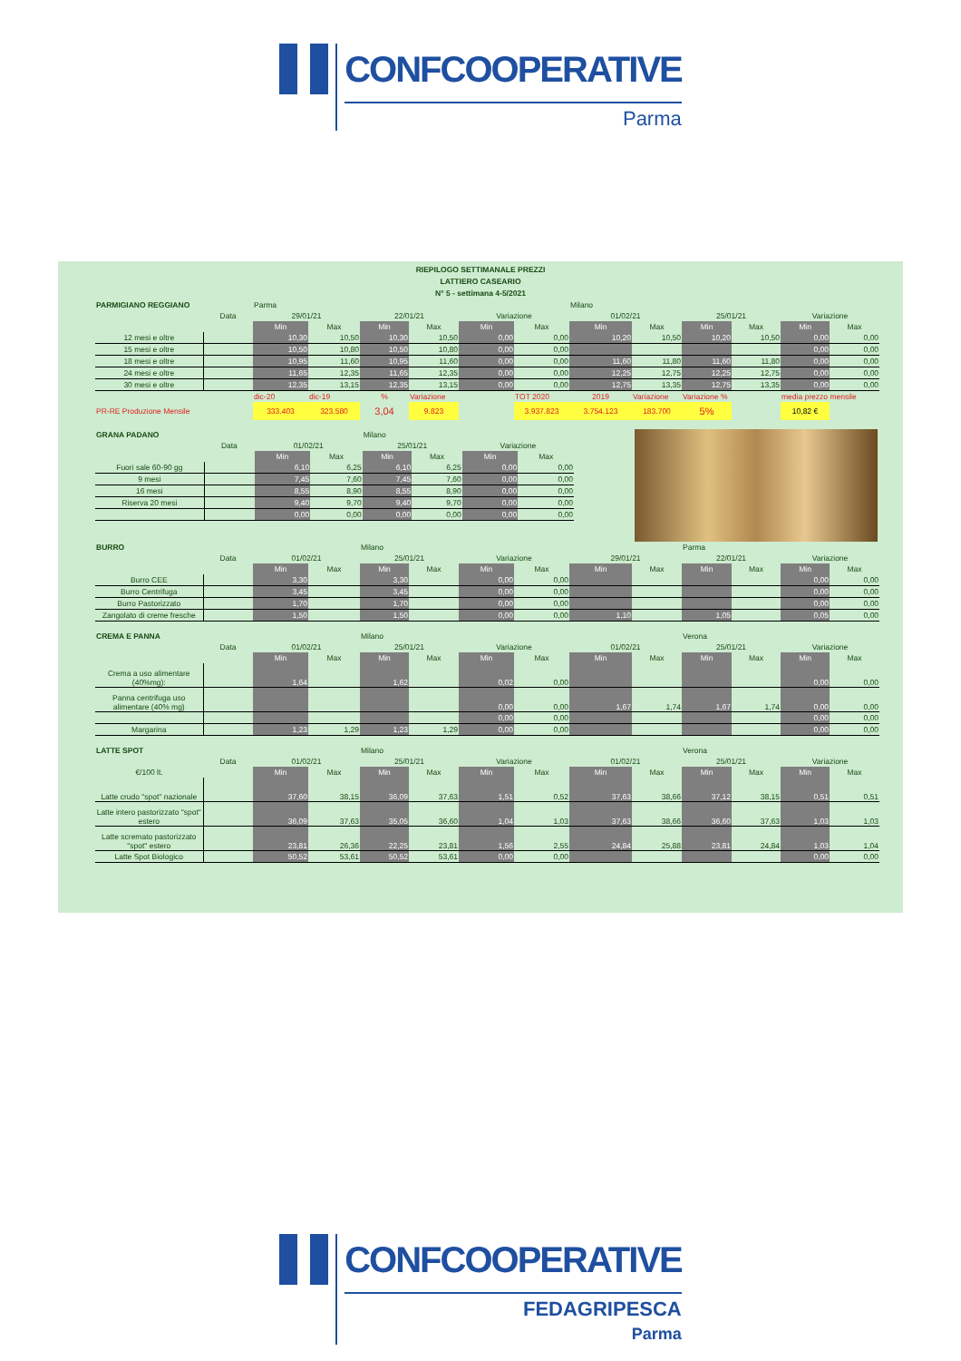CONFCOOPERATIVE
Parma
RIEPILOGO SETTIMANALE PREZZI
LATTIERO CASEARIO
N° 5 - settimana 4-5/2021
| PARMIGIANO REGGIANO | | Parma | | | | | | Milano | | | | | |
| --- | --- | --- | --- | --- | --- | --- | --- | --- | --- | --- | --- | --- | --- |
| | Data | 29/01/21 | | 22/01/21 | | Variazione | | 01/02/21 | | 25/01/21 | | Variazione | |
| | | Min | Max | Min | Max | Min | Max | Min | Max | Min | Max | Min | Max |
| 12 mesi e oltre | | 10,30 | 10,50 | 10,30 | 10,50 | 0,00 | 0,00 | 10,20 | 10,50 | 10,20 | 10,50 | 0,00 | 0,00 |
| 15 mesi e oltre | | 10,50 | 10,80 | 10,50 | 10,80 | 0,00 | 0,00 | | | | | 0,00 | 0,00 |
| 18 mesi e oltre | | 10,95 | 11,60 | 10,95 | 11,60 | 0,00 | 0,00 | 11,60 | 11,80 | 11,60 | 11,80 | 0,00 | 0,00 |
| 24 mesi e oltre | | 11,65 | 12,35 | 11,65 | 12,35 | 0,00 | 0,00 | 12,25 | 12,75 | 12,25 | 12,75 | 0,00 | 0,00 |
| 30 mesi e oltre | | 12,35 | 13,15 | 12,35 | 13,15 | 0,00 | 0,00 | 12,75 | 13,35 | 12,75 | 13,35 | 0,00 | 0,00 |
| | | dic-20 | dic-19 | % | Variazione | | TOT 2020 | 2019 | Variazione | Variazione % | | media prezzo mensile | |
| PR-RE Produzione Mensile | | 333.403 | 323.580 | 3,04 | 9.823 | | 3.937.823 | 3.754.123 | 183.700 | 5% | | 10,82 € | |
| GRANA PADANO | | | | Milano | | | |
| --- | --- | --- | --- | --- | --- | --- | --- |
| | Data | 01/02/21 | | 25/01/21 | | Variazione | |
| | | Min | Max | Min | Max | Min | Max |
| Fuori sale 60-90 gg | | 6,10 | 6,25 | 6,10 | 6,25 | 0,00 | 0,00 |
| 9 mesi | | 7,45 | 7,60 | 7,45 | 7,60 | 0,00 | 0,00 |
| 16 mesi | | 8,55 | 8,90 | 8,55 | 8,90 | 0,00 | 0,00 |
| Riserva 20 mesi | | 9,40 | 9,70 | 9,40 | 9,70 | 0,00 | 0,00 |
| | | 0,00 | 0,00 | 0,00 | 0,00 | 0,00 | 0,00 |
| BURRO | | | | Milano | | | | | | Parma | | | |
| --- | --- | --- | --- | --- | --- | --- | --- | --- | --- | --- | --- | --- | --- |
| | Data | 01/02/21 | | 25/01/21 | | Variazione | | 29/01/21 | | 22/01/21 | | Variazione | |
| | | Min | Max | Min | Max | Min | Max | Min | Max | Min | Max | Min | Max |
| Burro CEE | | 3,30 | | 3,30 | | 0,00 | 0,00 | | | | | 0,00 | 0,00 |
| Burro Centrifuga | | 3,45 | | 3,45 | | 0,00 | 0,00 | | | | | 0,00 | 0,00 |
| Burro Pastorizzato | | 1,70 | | 1,70 | | 0,00 | 0,00 | | | | | 0,00 | 0,00 |
| Zangolato di creme fresche | | 1,50 | | 1,50 | | 0,00 | 0,00 | 1,10 | | 1,05 | | 0,05 | 0,00 |
| CREMA E PANNA | | | | Milano | | | | | | Verona | | | |
| --- | --- | --- | --- | --- | --- | --- | --- | --- | --- | --- | --- | --- | --- |
| | Data | 01/02/21 | | 25/01/21 | | Variazione | | 01/02/21 | | 25/01/21 | | Variazione | |
| | | Min | Max | Min | Max | Min | Max | Min | Max | Min | Max | Min | Max |
| Crema a uso alimentare (40%mg): | | 1,64 | | 1,62 | | 0,02 | 0,00 | | | | | 0,00 | 0,00 |
| Panna centrifuga uso alimentare (40% mg) | | | | | | 0,00 | 0,00 | 1,67 | 1,74 | 1,67 | 1,74 | 0,00 | 0,00 |
| | | | | | | 0,00 | 0,00 | | | | | 0,00 | 0,00 |
| Margarina | | 1,23 | 1,29 | 1,23 | 1,29 | 0,00 | 0,00 | | | | | 0,00 | 0,00 |
| LATTE SPOT | | | | Milano | | | | | | Verona | | | |
| --- | --- | --- | --- | --- | --- | --- | --- | --- | --- | --- | --- | --- | --- |
| | Data | 01/02/21 | | 25/01/21 | | Variazione | | 01/02/21 | | 25/01/21 | | Variazione | |
| €/100 lt. | | Min | Max | Min | Max | Min | Max | Min | Max | Min | Max | Min | Max |
| Latte crudo "spot" nazionale | | 37,60 | 38,15 | 36,09 | 37,63 | 1,51 | 0,52 | 37,63 | 38,66 | 37,12 | 38,15 | 0,51 | 0,51 |
| Latte intero pastorizzato "spot" estero | | 36,09 | 37,63 | 35,05 | 36,60 | 1,04 | 1,03 | 37,63 | 38,66 | 36,60 | 37,63 | 1,03 | 1,03 |
| Latte scremato pastorizzato "spot" estero | | 23,81 | 26,36 | 22,25 | 23,81 | 1,56 | 2,55 | 24,84 | 25,88 | 23,81 | 24,84 | 1,03 | 1,04 |
| Latte Spot Biologico | | 50,52 | 53,61 | 50,52 | 53,61 | 0,00 | 0,00 | | | | | 0,00 | 0,00 |
CONFCOOPERATIVE
FEDAGRIPESCA
Parma